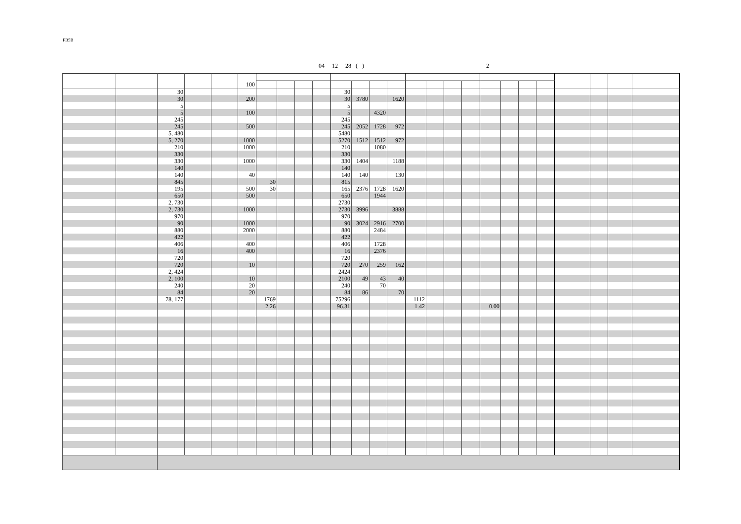FB5B
04 12 28 ( ) 2
| | | | | | 100 | | | | | | | | | | | | | | | | | | | | |
| --- | --- | --- | --- | --- | --- | --- | --- | --- | --- | --- | --- | --- | --- | --- | --- | --- | --- | --- | --- | --- | --- | --- | --- | --- | --- |
| | | 30 | | | | | | | | 30 | | | | | | | | | | | | | | | |
| | | 30 | | | 200 | | | | | 30 | 3780 | | 1620 | | | | | | | | | | | | |
| | | 5 | | | | | | | | 5 | | | | | | | | | | | | | | | |
| | | 5 | | | 100 | | | | | 5 | | 4320 | | | | | | | | | | | | | |
| | | 245 | | | | | | | | 245 | | | | | | | | | | | | | | | |
| | | 245 | | | 500 | | | | | 245 | 2052 | 1728 | 972 | | | | | | | | | | | | |
| | | 5, 480 | | | | | | | | 5480 | | | | | | | | | | | | | | | |
| | | 5, 270 | | | 1000 | | | | | 5270 | 1512 | 1512 | 972 | | | | | | | | | | | | |
| | | 210 | | | 1000 | | | | | 210 | | 1080 | | | | | | | | | | | | | |
| | | 330 | | | | | | | | 330 | | | | | | | | | | | | | | | |
| | | 330 | | | 1000 | | | | | 330 | 1404 | | 1188 | | | | | | | | | | | | |
| | | 140 | | | | | | | | 140 | | | | | | | | | | | | | | | |
| | | 140 | | | 40 | | | | | 140 | 140 | | 130 | | | | | | | | | | | | |
| | | 845 | | | | 30 | | | | 815 | | | | | | | | | | | | | | | |
| | | 195 | | | 500 | 30 | | | | 165 | 2376 | 1728 | 1620 | | | | | | | | | | | | |
| | | 650 | | | 500 | | | | | 650 | | 1944 | | | | | | | | | | | | | |
| | | 2, 730 | | | | | | | | 2730 | | | | | | | | | | | | | | | |
| | | 2, 730 | | | 1000 | | | | | 2730 | 3996 | | 3888 | | | | | | | | | | | | |
| | | 970 | | | | | | | | 970 | | | | | | | | | | | | | | | |
| | | 90 | | | 1000 | | | | | 90 | 3024 | 2916 | 2700 | | | | | | | | | | | | |
| | | 880 | | | 2000 | | | | | 880 | | 2484 | | | | | | | | | | | | | |
| | | 422 | | | | | | | | 422 | | | | | | | | | | | | | | | |
| | | 406 | | | 400 | | | | | 406 | | 1728 | | | | | | | | | | | | | |
| | | 16 | | | 400 | | | | | 16 | | 2376 | | | | | | | | | | | | | |
| | | 720 | | | | | | | | 720 | | | | | | | | | | | | | | | |
| | | 720 | | | 10 | | | | | 720 | 270 | 259 | 162 | | | | | | | | | | | | |
| | | 2, 424 | | | | | | | | 2424 | | | | | | | | | | | | | | | |
| | | 2, 100 | | | 10 | | | | | 2100 | 49 | 43 | 40 | | | | | | | | | | | | |
| | | 240 | | | 20 | | | | | 240 | | 70 | | | | | | | | | | | | | |
| | | 84 | | | 20 | | | | | 84 | 86 | | 70 | | | | | | | | | | | | |
| | | 78, 177 | | | | 1769 | | | | 75296 | | | | 1112 | | | | | | | | | | | |
| | | | | | | 2.26 | | | | 96.31 | | | | 1.42 | | | | 0.00 | | | | | | | |